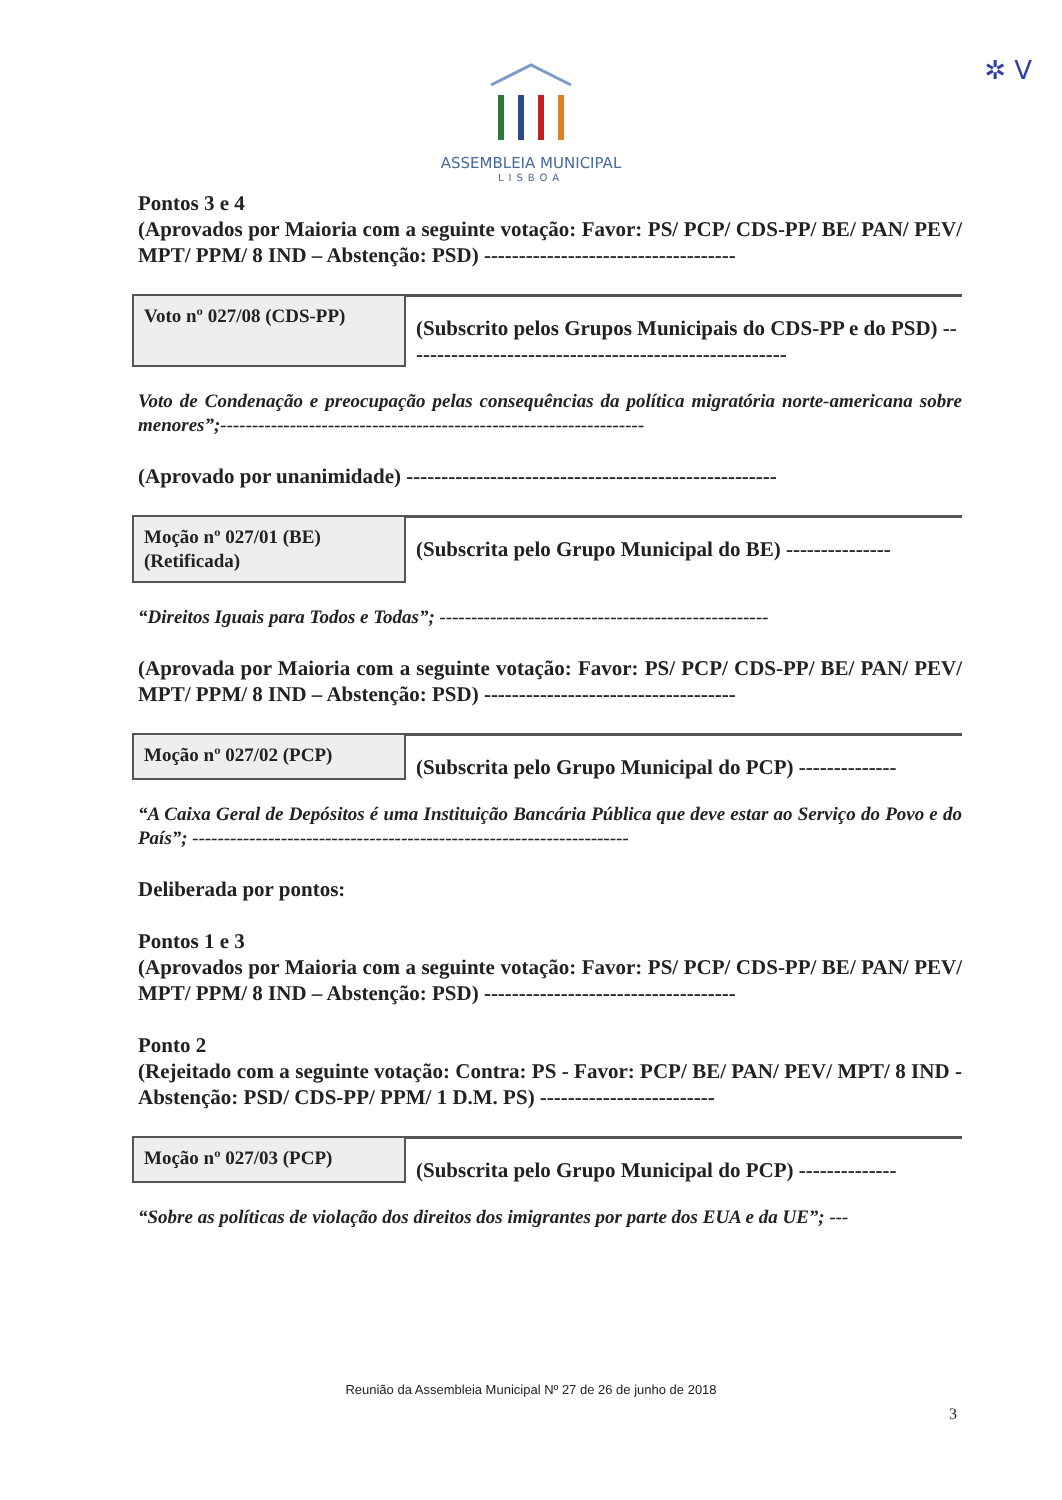✲ V
ASSEMBLEIA MUNICIPAL
LISBOA
Pontos 3 e 4
(Aprovados por Maioria com a seguinte votação: Favor: PS/ PCP/ CDS-PP/ BE/ PAN/ PEV/ MPT/ PPM/ 8 IND – Abstenção: PSD) ------------------------------------
Voto nº 027/08 (CDS-PP)
(Subscrito pelos Grupos Municipais do CDS-PP e do PSD) -------------------------------------------------------
Voto de Condenação e preocupação pelas consequências da política migratória norte-americana sobre menores”;-------------------------------------------------------------------
(Aprovado por unanimidade) -----------------------------------------------------
Moção nº 027/01 (BE)
(Retificada)
(Subscrita pelo Grupo Municipal do BE) ---------------
“Direitos Iguais para Todos e Todas”; ----------------------------------------------------
(Aprovada por Maioria com a seguinte votação: Favor: PS/ PCP/ CDS-PP/ BE/ PAN/ PEV/ MPT/ PPM/ 8 IND – Abstenção: PSD) ------------------------------------
Moção nº 027/02 (PCP)
(Subscrita pelo Grupo Municipal do PCP) --------------
“A Caixa Geral de Depósitos é uma Instituição Bancária Pública que deve estar ao Serviço do Povo e do País”; ---------------------------------------------------------------------
Deliberada por pontos:
Pontos 1 e 3
(Aprovados por Maioria com a seguinte votação: Favor: PS/ PCP/ CDS-PP/ BE/ PAN/ PEV/ MPT/ PPM/ 8 IND – Abstenção: PSD) ------------------------------------
Ponto 2
(Rejeitado com a seguinte votação: Contra: PS - Favor: PCP/ BE/ PAN/ PEV/ MPT/ 8 IND - Abstenção: PSD/ CDS-PP/ PPM/ 1 D.M. PS) -------------------------
Moção nº 027/03 (PCP)
(Subscrita pelo Grupo Municipal do PCP) --------------
“Sobre as políticas de violação dos direitos dos imigrantes por parte dos EUA e da UE”; ---
Reunião da Assembleia Municipal Nº 27 de 26 de junho de 2018
3